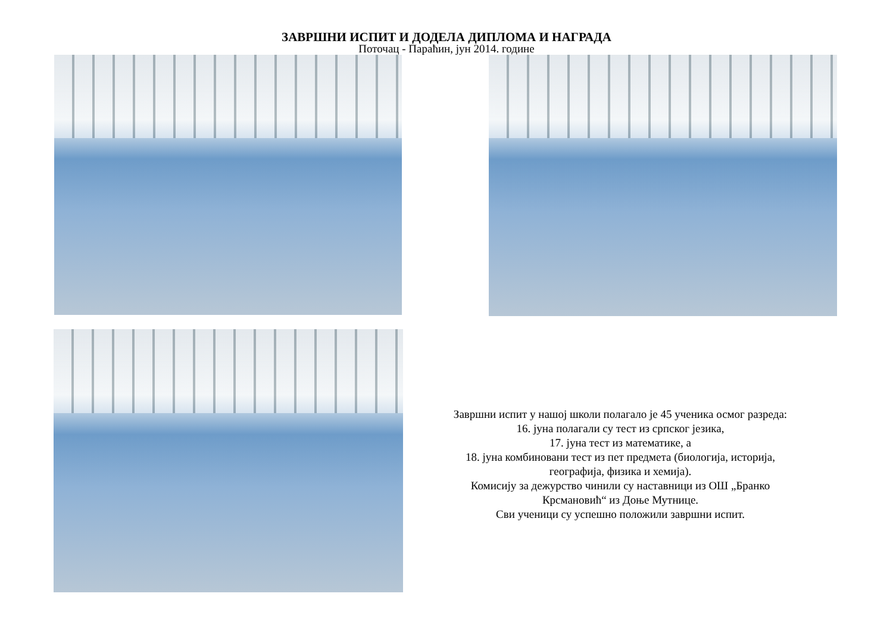ЗАВРШНИ ИСПИТ И ДОДЕЛА ДИПЛОМА И НАГРАДА
Поточац - Параћин, јун 2014. године
Завршни испит у нашој школи полагало је 45 ученика осмог разреда:
16. јуна полагали су тест из српског језика,
17. јуна тест из математике, а
18. јуна комбиновани тест из пет предмета (биологија, историја,
географија, физика и хемија).
Комисију за дежурство чинили су наставници из ОШ „Бранко
Крсмановић“ из Доње Мутнице.
Сви ученици су успешно положили завршни испит.